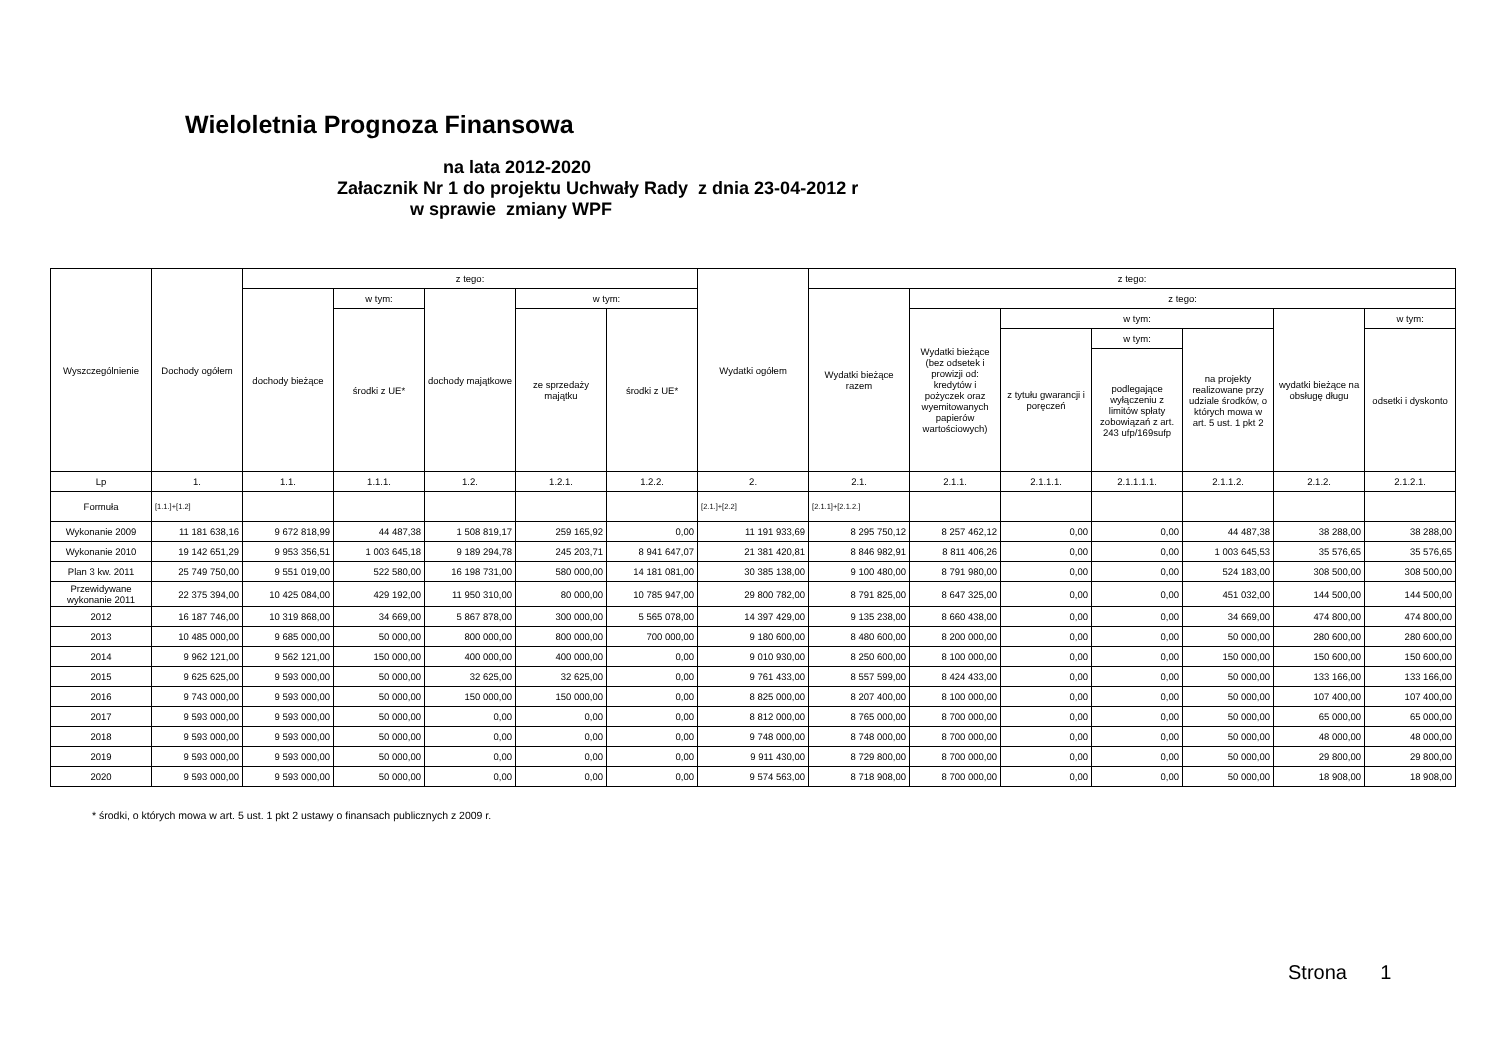Wieloletnia Prognoza Finansowa
na lata 2012-2020
Załacznik Nr 1 do projektu Uchwały Rady z dnia 23-04-2012 r
w sprawie zmiany WPF
| Wyszczególnienie | Dochody ogółem | z tego: | | | | | Wydatki ogółem | z tego: | | | | | | |
| --- | --- | --- | --- | --- | --- | --- | --- | --- | --- | --- | --- | --- | --- | --- |
| | | dochody bieżące | w tym: | dochody majątkowe | w tym: | | | Wydatki bieżące razem | z tego: | | | | | |
| | | | środki z UE* | | ze sprzedaży majątku | środki z UE* | | | Wydatki bieżące (bez odsetek i prowizji od: kredytów i pożyczek oraz wyemitowanych papierów wartościowych) | w tym: | | | wydatki bieżące na obsługę długu | w tym: |
| | | | | | | | | | | z tytułu gwarancji i poręczeń | w tym: | na projekty realizowane przy udziale środków, o których mowa w art. 5 ust. 1 pkt 2 | | odsetki i dyskonto |
| | | | | | | | | | | | podlegające wyłączeniu z limitów spłaty zobowiązań z art. 243 ufp/169sufp | | | |
| Lp | 1. | 1.1. | 1.1.1. | 1.2. | 1.2.1. | 1.2.2. | 2. | 2.1. | 2.1.1. | 2.1.1.1. | 2.1.1.1.1. | 2.1.1.2. | 2.1.2. | 2.1.2.1. |
| Formuła | [1.1.]+[1.2] | | | | | | [2.1.]+[2.2] | [2.1.1]+[2.1.2.] | | | | | | |
| Wykonanie 2009 | 11 181 638,16 | 9 672 818,99 | 44 487,38 | 1 508 819,17 | 259 165,92 | 0,00 | 11 191 933,69 | 8 295 750,12 | 8 257 462,12 | 0,00 | 0,00 | 44 487,38 | 38 288,00 | 38 288,00 |
| Wykonanie 2010 | 19 142 651,29 | 9 953 356,51 | 1 003 645,18 | 9 189 294,78 | 245 203,71 | 8 941 647,07 | 21 381 420,81 | 8 846 982,91 | 8 811 406,26 | 0,00 | 0,00 | 1 003 645,53 | 35 576,65 | 35 576,65 |
| Plan 3 kw. 2011 | 25 749 750,00 | 9 551 019,00 | 522 580,00 | 16 198 731,00 | 580 000,00 | 14 181 081,00 | 30 385 138,00 | 9 100 480,00 | 8 791 980,00 | 0,00 | 0,00 | 524 183,00 | 308 500,00 | 308 500,00 |
| Przewidywane wykonanie 2011 | 22 375 394,00 | 10 425 084,00 | 429 192,00 | 11 950 310,00 | 80 000,00 | 10 785 947,00 | 29 800 782,00 | 8 791 825,00 | 8 647 325,00 | 0,00 | 0,00 | 451 032,00 | 144 500,00 | 144 500,00 |
| 2012 | 16 187 746,00 | 10 319 868,00 | 34 669,00 | 5 867 878,00 | 300 000,00 | 5 565 078,00 | 14 397 429,00 | 9 135 238,00 | 8 660 438,00 | 0,00 | 0,00 | 34 669,00 | 474 800,00 | 474 800,00 |
| 2013 | 10 485 000,00 | 9 685 000,00 | 50 000,00 | 800 000,00 | 800 000,00 | 700 000,00 | 9 180 600,00 | 8 480 600,00 | 8 200 000,00 | 0,00 | 0,00 | 50 000,00 | 280 600,00 | 280 600,00 |
| 2014 | 9 962 121,00 | 9 562 121,00 | 150 000,00 | 400 000,00 | 400 000,00 | 0,00 | 9 010 930,00 | 8 250 600,00 | 8 100 000,00 | 0,00 | 0,00 | 150 000,00 | 150 600,00 | 150 600,00 |
| 2015 | 9 625 625,00 | 9 593 000,00 | 50 000,00 | 32 625,00 | 32 625,00 | 0,00 | 9 761 433,00 | 8 557 599,00 | 8 424 433,00 | 0,00 | 0,00 | 50 000,00 | 133 166,00 | 133 166,00 |
| 2016 | 9 743 000,00 | 9 593 000,00 | 50 000,00 | 150 000,00 | 150 000,00 | 0,00 | 8 825 000,00 | 8 207 400,00 | 8 100 000,00 | 0,00 | 0,00 | 50 000,00 | 107 400,00 | 107 400,00 |
| 2017 | 9 593 000,00 | 9 593 000,00 | 50 000,00 | 0,00 | 0,00 | 0,00 | 8 812 000,00 | 8 765 000,00 | 8 700 000,00 | 0,00 | 0,00 | 50 000,00 | 65 000,00 | 65 000,00 |
| 2018 | 9 593 000,00 | 9 593 000,00 | 50 000,00 | 0,00 | 0,00 | 0,00 | 9 748 000,00 | 8 748 000,00 | 8 700 000,00 | 0,00 | 0,00 | 50 000,00 | 48 000,00 | 48 000,00 |
| 2019 | 9 593 000,00 | 9 593 000,00 | 50 000,00 | 0,00 | 0,00 | 0,00 | 9 911 430,00 | 8 729 800,00 | 8 700 000,00 | 0,00 | 0,00 | 50 000,00 | 29 800,00 | 29 800,00 |
| 2020 | 9 593 000,00 | 9 593 000,00 | 50 000,00 | 0,00 | 0,00 | 0,00 | 9 574 563,00 | 8 718 908,00 | 8 700 000,00 | 0,00 | 0,00 | 50 000,00 | 18 908,00 | 18 908,00 |
* środki, o których mowa w art. 5 ust. 1 pkt 2 ustawy o finansach publicznych z 2009 r.
Strona 1